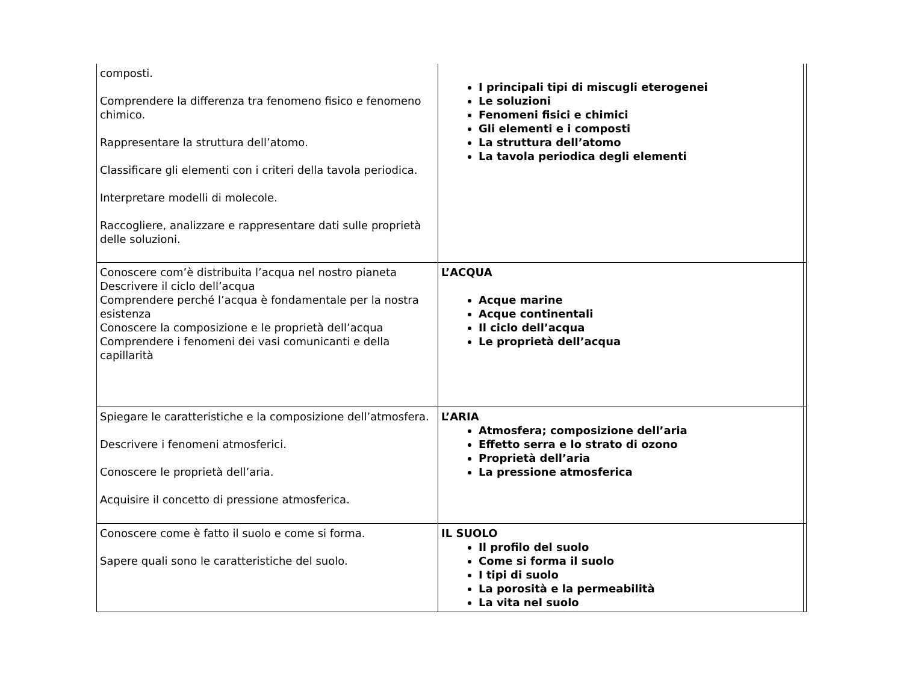| composti. Comprendere la differenza tra fenomeno fisico e fenomeno chimico. Rappresentare la struttura dell’atomo. Classificare gli elementi con i criteri della tavola periodica. Interpretare modelli di molecole. Raccogliere, analizzare e rappresentare dati sulle proprietà delle soluzioni. | I principali tipi di miscugli eterogenei Le soluzioni Fenomeni fisici e chimici Gli elementi e i composti La struttura dell’atomo La tavola periodica degli elementi | |
| Conoscere com’è distribuita l’acqua nel nostro pianeta Descrivere il ciclo dell’acqua Comprendere perché l’acqua è fondamentale per la nostra esistenza Conoscere la composizione e le proprietà dell’acqua Comprendere i fenomeni dei vasi comunicanti e della capillarità | L’ACQUA Acque marine Acque continentali Il ciclo dell’acqua Le proprietà dell’acqua | |
| Spiegare le caratteristiche e la composizione dell’atmosfera. Descrivere i fenomeni atmosferici. Conoscere le proprietà dell’aria. Acquisire il concetto di pressione atmosferica. | L’ARIA Atmosfera; composizione dell’aria Effetto serra e lo strato di ozono Proprietà dell’aria La pressione atmosferica | |
| Conoscere come è fatto il suolo e come si forma. Sapere quali sono le caratteristiche del suolo. | IL SUOLO Il profilo del suolo Come si forma il suolo I tipi di suolo La porosità e la permeabilità La vita nel suolo | |